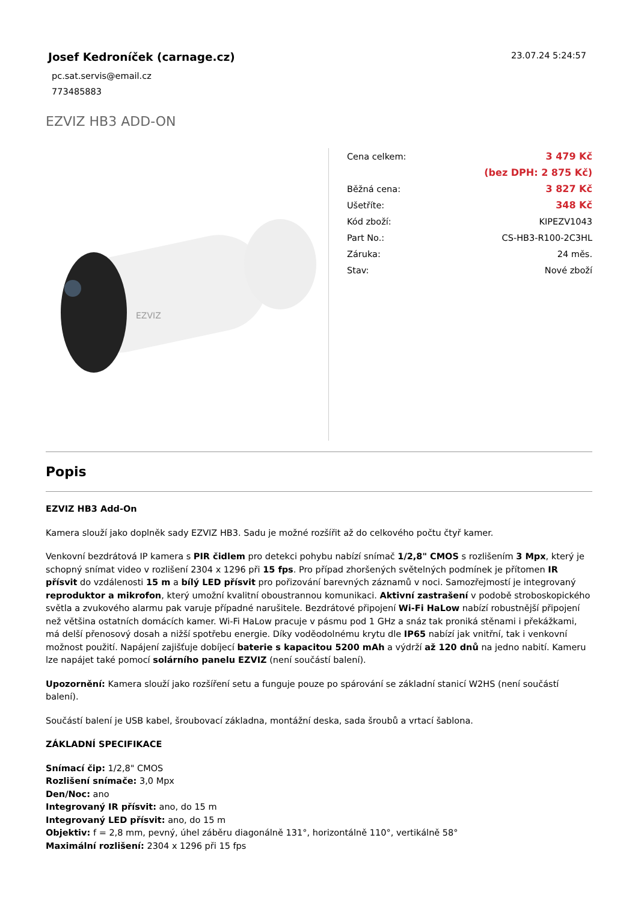Josef Kedroníček (carnage.cz)
pc.sat.servis@email.cz
773485883
23.07.24 5:24:57
EZVIZ HB3 ADD-ON
EZVIZ
| Cena celkem: | 3 479 Kč |
| | (bez DPH: 2 875 Kč) |
| Běžná cena: | 3 827 Kč |
| Ušetříte: | 348 Kč |
| Kód zboží: | KIPEZV1043 |
| Part No.: | CS-HB3-R100-2C3HL |
| Záruka: | 24 měs. |
| Stav: | Nové zboží |
Popis
EZVIZ HB3 Add-On
Kamera slouží jako doplněk sady EZVIZ HB3. Sadu je možné rozšířit až do celkového počtu čtyř kamer.
Venkovní bezdrátová IP kamera s PIR čidlem pro detekci pohybu nabízí snímač 1/2,8" CMOS s rozlišením 3 Mpx, který je schopný snímat video v rozlišení 2304 x 1296 při 15 fps. Pro případ zhoršených světelných podmínek je přítomen IR přísvit do vzdálenosti 15 m a bílý LED přísvit pro pořizování barevných záznamů v noci. Samozřejmostí je integrovaný reproduktor a mikrofon, který umožní kvalitní oboustrannou komunikaci. Aktivní zastrašení v podobě stroboskopického světla a zvukového alarmu pak varuje případné narušitele. Bezdrátové připojení Wi-Fi HaLow nabízí robustnější připojení než většina ostatních domácích kamer. Wi-Fi HaLow pracuje v pásmu pod 1 GHz a snáz tak proniká stěnami i překážkami, má delší přenosový dosah a nižší spotřebu energie. Díky voděodolnému krytu dle IP65 nabízí jak vnitřní, tak i venkovní možnost použití. Napájení zajišťuje dobíjecí baterie s kapacitou 5200 mAh a výdrží až 120 dnů na jedno nabití. Kameru lze napájet také pomocí solárního panelu EZVIZ (není součástí balení).
Upozornění: Kamera slouží jako rozšíření setu a funguje pouze po spárování se základní stanicí W2HS (není součástí balení).
Součástí balení je USB kabel, šroubovací základna, montážní deska, sada šroubů a vrtací šablona.
ZÁKLADNÍ SPECIFIKACE
Snímací čip: 1/2,8" CMOS
Rozlišení snímače: 3,0 Mpx
Den/Noc: ano
Integrovaný IR přísvit: ano, do 15 m
Integrovaný LED přísvit: ano, do 15 m
Objektiv: f = 2,8 mm, pevný, úhel záběru diagonálně 131°, horizontálně 110°, vertikálně 58°
Maximální rozlišení: 2304 x 1296 při 15 fps